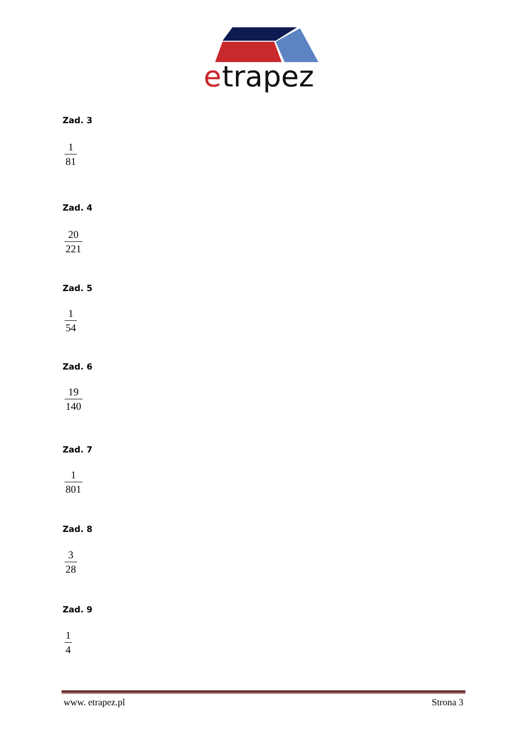e
trapez
Zad. 3
1 81
Zad. 4
20 221
Zad. 5
1 54
Zad. 6
19 140
Zad. 7
1 801
Zad. 8
3 28
Zad. 9
1 4
www. etrapez.pl Strona 3